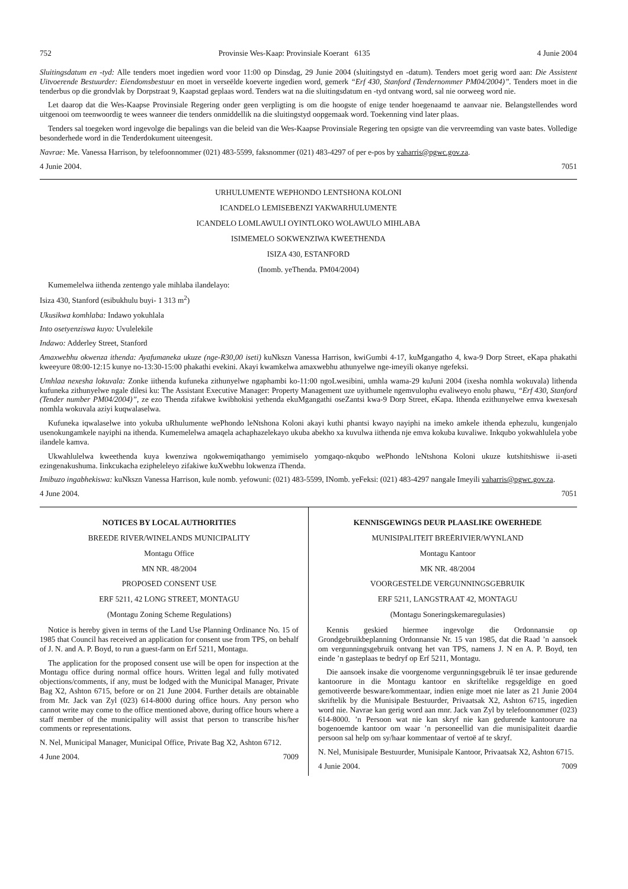752 Provinsie Wes-Kaap: Provinsiale Koerant 6135 4 Junie 2004
Sluitingsdatum en -tyd: Alle tenders moet ingedien word voor 11:00 op Dinsdag, 29 Junie 2004 (sluitingstyd en -datum). Tenders moet gerig word aan: Die Assistent Uitvoerende Bestuurder: Eiendomsbestuur en moet in verseëlde koeverte ingedien word, gemerk “Erf 430, Stanford (Tendernommer PM04/2004)”. Tenders moet in die tenderbus op die grondvlak by Dorpstraat 9, Kaapstad geplaas word. Tenders wat na die sluitingsdatum en -tyd ontvang word, sal nie oorweeg word nie.
Let daarop dat die Wes-Kaapse Provinsiale Regering onder geen verpligting is om die hoogste of enige tender hoegenaamd te aanvaar nie. Belangstellendes word uitgenooi om teenwoordig te wees wanneer die tenders onmiddellik na die sluitingstyd oopgemaak word. Toekenning vind later plaas.
Tenders sal toegeken word ingevolge die bepalings van die beleid van die Wes-Kaapse Provinsiale Regering ten opsigte van die vervreemding van vaste bates. Volledige besonderhede word in die Tenderdokument uiteengesit.
Navrae: Me. Vanessa Harrison, by telefoonnommer (021) 483-5599, faksnommer (021) 483-4297 of per e-pos by vaharris@pgwc.gov.za.
4 Junie 2004. 7051
URHULUMENTE WEPHONDO LENTSHONA KOLONI
ICANDELO LEMISEBENZI YAKWARHULUMENTE
ICANDELO LOMLAWULI OYINTLOKO WOLAWULO MIHLABA
ISIMEMELO SOKWENZIWA KWEETHENDA
ISIZA 430, ESTANFORD
(Inomb. yeThenda. PM04/2004)
Kumemelelwa iithenda zentengo yale mihlaba ilandelayo:
Isiza 430, Stanford (esibukhulu buyi- 1 313 m<sup>2</sup>)
Ukusikwa komhlaba: Indawo yokuhlala
Into osetyenziswa kuyo: Uvulelekile
Indawo: Adderley Street, Stanford
Amaxwebhu okwenza ithenda: Ayafumaneka ukuze (nge-R30,00 iseti) kuNkszn Vanessa Harrison, kwiGumbi 4-17, kuMgangatho 4, kwa-9 Dorp Street, eKapa phakathi kweeyure 08:00-12:15 kunye no-13:30-15:00 phakathi evekini. Akayi kwamkelwa amaxwebhu athunyelwe nge-imeyili okanye ngefeksi.
Umhlaa nexesha lokuvala: Zonke iithenda kufuneka zithunyelwe ngaphambi ko-11:00 ngoLwesibini, umhla wama-29 kuJuni 2004 (ixesha nomhla wokuvala) lithenda kufuneka zithunyelwe ngale dilesi ku: The Assistant Executive Manager: Property Management uze uyithumele ngemvulophu evaliweyo enolu phawu, “Erf 430, Stanford (Tender number PM04/2004)”, ze ezo Thenda zifakwe kwibhokisi yethenda ekuMgangathi oseZantsi kwa-9 Dorp Street, eKapa. Ithenda ezithunyelwe emva kwexesah nomhla wokuvala aziyi kuqwalaselwa.
Kufuneka iqwalaselwe into yokuba uRhulumente wePhondo leNtshona Koloni akayi kuthi phantsi kwayo nayiphi na imeko amkele ithenda ephezulu, kungenjalo usenokungamkele nayiphi na ithenda. Kumemelelwa amaqela achaphazelekayo ukuba abekho xa kuvulwa iithenda nje emva kokuba kuvaliwe. Inkqubo yokwahlulela yobe ilandele kamva.
Ukwahlulelwa kweethenda kuya kwenziwa ngokwemiqathango yemimiselo yomgaqo-nkqubo wePhondo leNtshona Koloni ukuze kutshitshiswe ii-aseti ezingenakushuma. Iinkcukacha ezipheleleyo zifakiwe kuXwebhu lokwenza iThenda.
Imibuzo ingabhekiswa: kuNkszn Vanessa Harrison, kule nomb. yefowuni: (021) 483-5599, INomb. yeFeksi: (021) 483-4297 nangale Imeyili vaharris@pgwc.gov.za.
4 June 2004. 7051
NOTICES BY LOCAL AUTHORITIES
BREEDE RIVER/WINELANDS MUNICIPALITY
Montagu Office
MN NR. 48/2004
PROPOSED CONSENT USE
ERF 5211, 42 LONG STREET, MONTAGU
(Montagu Zoning Scheme Regulations)
Notice is hereby given in terms of the Land Use Planning Ordinance No. 15 of 1985 that Council has received an application for consent use from TPS, on behalf of J. N. and A. P. Boyd, to run a guest-farm on Erf 5211, Montagu.
The application for the proposed consent use will be open for inspection at the Montagu office during normal office hours. Written legal and fully motivated objections/comments, if any, must be lodged with the Municipal Manager, Private Bag X2, Ashton 6715, before or on 21 June 2004. Further details are obtainable from Mr. Jack van Zyl (023) 614-8000 during office hours. Any person who cannot write may come to the office mentioned above, during office hours where a staff member of the municipality will assist that person to transcribe his/her comments or representations.
N. Nel, Municipal Manager, Municipal Office, Private Bag X2, Ashton 6712.
4 June 2004. 7009
KENNISGEWINGS DEUR PLAASLIKE OWERHEDE
MUNISIPALITEIT BREËRIVIER/WYNLAND
Montagu Kantoor
MK NR. 48/2004
VOORGESTELDE VERGUNNINGSGEBRUIK
ERF 5211, LANGSTRAAT 42, MONTAGU
(Montagu Soneringskemaregulasies)
Kennis geskied hiermee ingevolge die Ordonnansie op Grondgebruikbeplanning Ordonnansie Nr. 15 van 1985, dat die Raad ’n aansoek om vergunningsgebruik ontvang het van TPS, namens J. N en A. P. Boyd, ten einde ’n gasteplaas te bedryf op Erf 5211, Montagu.
Die aansoek insake die voorgenome vergunningsgebruik lê ter insae gedurende kantoorure in die Montagu kantoor en skriftelike regsgeldige en goed gemotiveerde besware/kommentaar, indien enige moet nie later as 21 Junie 2004 skriftelik by die Munisipale Bestuurder, Privaatsak X2, Ashton 6715, ingedien word nie. Navrae kan gerig word aan mnr. Jack van Zyl by telefoonnommer (023) 614-8000. ’n Persoon wat nie kan skryf nie kan gedurende kantoorure na bogenoemde kantoor om waar ’n personeellid van die munisipaliteit daardie persoon sal help om sy/haar kommentaar of vertoë af te skryf.
N. Nel, Munisipale Bestuurder, Munisipale Kantoor, Privaatsak X2, Ashton 6715.
4 Junie 2004. 7009